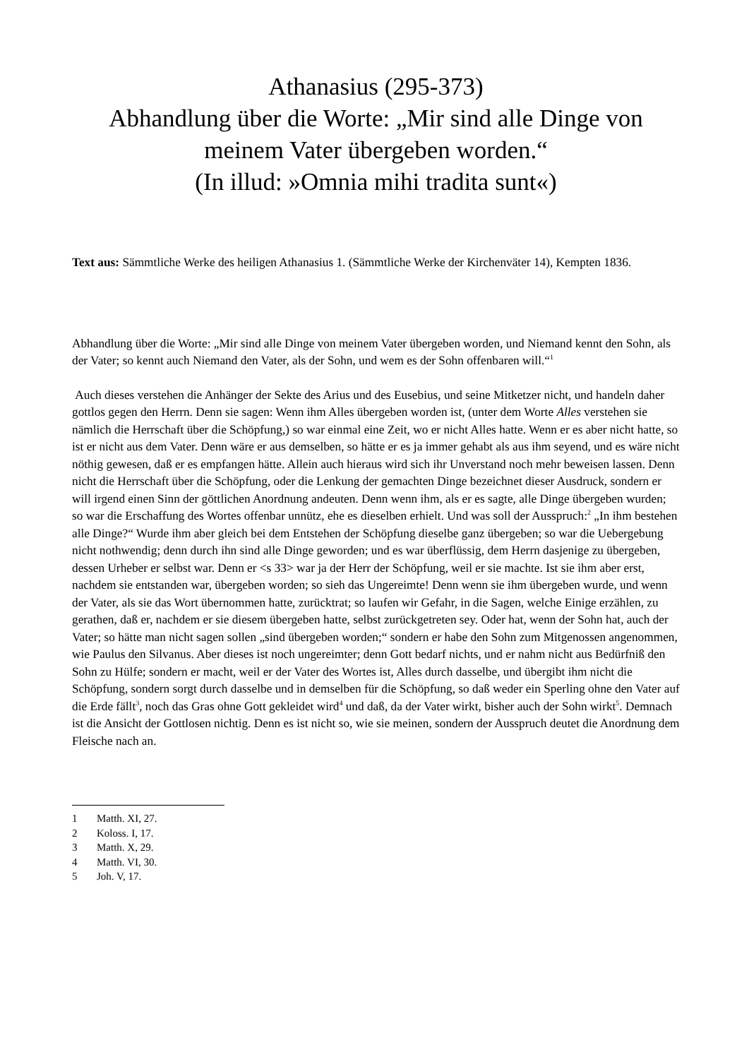Athanasius (295-373)
Abhandlung über die Worte: „Mir sind alle Dinge von meinem Vater übergeben worden.“
(In illud: »Omnia mihi tradita sunt«)
Text aus: Sämmtliche Werke des heiligen Athanasius 1. (Sämmtliche Werke der Kirchenväter 14), Kempten 1836.
Abhandlung über die Worte: „Mir sind alle Dinge von meinem Vater übergeben worden, und Niemand kennt den Sohn, als der Vater; so kennt auch Niemand den Vater, als der Sohn, und wem es der Sohn offenbaren will.“<sup>1</sup>
Auch dieses verstehen die Anhänger der Sekte des Arius und des Eusebius, und seine Mitketzer nicht, und handeln daher gottlos gegen den Herrn. Denn sie sagen: Wenn ihm Alles übergeben worden ist, (unter dem Worte Alles verstehen sie nämlich die Herrschaft über die Schöpfung,) so war einmal eine Zeit, wo er nicht Alles hatte. Wenn er es aber nicht hatte, so ist er nicht aus dem Vater. Denn wäre er aus demselben, so hätte er es ja immer gehabt als aus ihm seyend, und es wäre nicht nöthig gewesen, daß er es empfangen hätte. Allein auch hieraus wird sich ihr Unverstand noch mehr beweisen lassen. Denn nicht die Herrschaft über die Schöpfung, oder die Lenkung der gemachten Dinge bezeichnet dieser Ausdruck, sondern er will irgend einen Sinn der göttlichen Anordnung andeuten. Denn wenn ihm, als er es sagte, alle Dinge übergeben wurden; so war die Erschaffung des Wortes offenbar unnütz, ehe es dieselben erhielt. Und was soll der Ausspruch:<sup>2</sup> „In ihm bestehen alle Dinge?“ Wurde ihm aber gleich bei dem Entstehen der Schöpfung dieselbe ganz übergeben; so war die Uebergebung nicht nothwendig; denn durch ihn sind alle Dinge geworden; und es war überflüssig, dem Herrn dasjenige zu übergeben, dessen Urheber er selbst war. Denn er <s 33> war ja der Herr der Schöpfung, weil er sie machte. Ist sie ihm aber erst, nachdem sie entstanden war, übergeben worden; so sieh das Ungereimte! Denn wenn sie ihm übergeben wurde, und wenn der Vater, als sie das Wort übernommen hatte, zurücktrat; so laufen wir Gefahr, in die Sagen, welche Einige erzählen, zu gerathen, daß er, nachdem er sie diesem übergeben hatte, selbst zurückgetreten sey. Oder hat, wenn der Sohn hat, auch der Vater; so hätte man nicht sagen sollen „sind übergeben worden;“ sondern er habe den Sohn zum Mitgenossen angenommen, wie Paulus den Silvanus. Aber dieses ist noch ungereimter; denn Gott bedarf nichts, und er nahm nicht aus Bedürfniß den Sohn zu Hülfe; sondern er macht, weil er der Vater des Wortes ist, Alles durch dasselbe, und übergibt ihm nicht die Schöpfung, sondern sorgt durch dasselbe und in demselben für die Schöpfung, so daß weder ein Sperling ohne den Vater auf die Erde fällt<sup>3</sup>, noch das Gras ohne Gott gekleidet wird<sup>4</sup> und daß, da der Vater wirkt, bisher auch der Sohn wirkt<sup>5</sup>. Demnach ist die Ansicht der Gottlosen nichtig. Denn es ist nicht so, wie sie meinen, sondern der Ausspruch deutet die Anordnung dem Fleische nach an.
1 Matth. XI, 27.
2 Koloss. I, 17.
3 Matth. X, 29.
4 Matth. VI, 30.
5 Joh. V, 17.